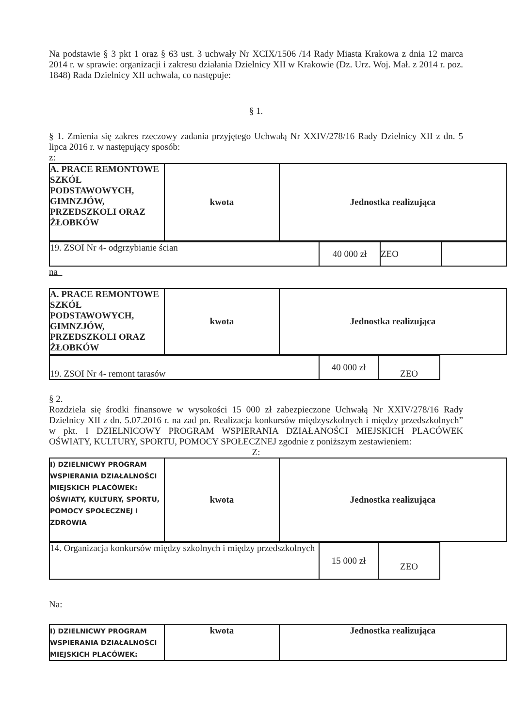Na podstawie § 3 pkt 1 oraz § 63 ust. 3 uchwały Nr XCIX/1506 /14 Rady Miasta Krakowa z dnia 12 marca 2014 r. w sprawie: organizacji i zakresu działania Dzielnicy XII w Krakowie (Dz. Urz. Woj. Mał. z 2014 r. poz. 1848) Rada Dzielnicy XII uchwala, co następuje:
§ 1.
§ 1. Zmienia się zakres rzeczowy zadania przyjętego Uchwałą Nr XXIV/278/16 Rady Dzielnicy XII z dn. 5 lipca 2016 r. w następujący sposób:
z:
| A. PRACE REMONTOWE SZKÓŁ PODSTAWOWYCH, GIMNZJÓW, PRZEDSZKOLI ORAZ ŻŁOBKÓW | kwota | Jednostka realizująca |
| 19. ZSOI Nr 4- odgrzybianie ścian | 40 000 zł | ZEO | |
na
| A. PRACE REMONTOWE SZKÓŁ PODSTAWOWYCH, GIMNZJÓW, PRZEDSZKOLI ORAZ ŻŁOBKÓW | kwota | Jednostka realizująca |
| 19. ZSOI Nr 4- remont tarasów | 40 000 zł | ZEO |
§ 2.
Rozdziela się środki finansowe w wysokości 15 000 zł zabezpieczone Uchwałą Nr XXIV/278/16 Rady Dzielnicy XII z dn. 5.07.2016 r. na zad pn. Realizacja konkursów międzyszkolnych i między przedszkolnych” w pkt. I DZIELNICOWY PROGRAM WSPIERANIA DZIAŁANOŚCI MIEJSKICH PLACÓWEK OŚWIATY, KULTURY, SPORTU, POMOCY SPOŁECZNEJ zgodnie z poniższym zestawieniem:
Z:
| I) DZIELNICWY PROGRAM WSPIERANIA DZIAŁALNOŚCI MIEJSKICH PLACÓWEK: OŚWIATY, KULTURY, SPORTU, POMOCY SPOŁECZNEJ I ZDROWIA | kwota | Jednostka realizująca |
| 14. Organizacja konkursów między szkolnych i między przedszkolnych | 15 000 zł | ZEO |
Na:
| I) DZIELNICWY PROGRAM WSPIERANIA DZIAŁALNOŚCI MIEJSKICH PLACÓWEK: | kwota | Jednostka realizująca |